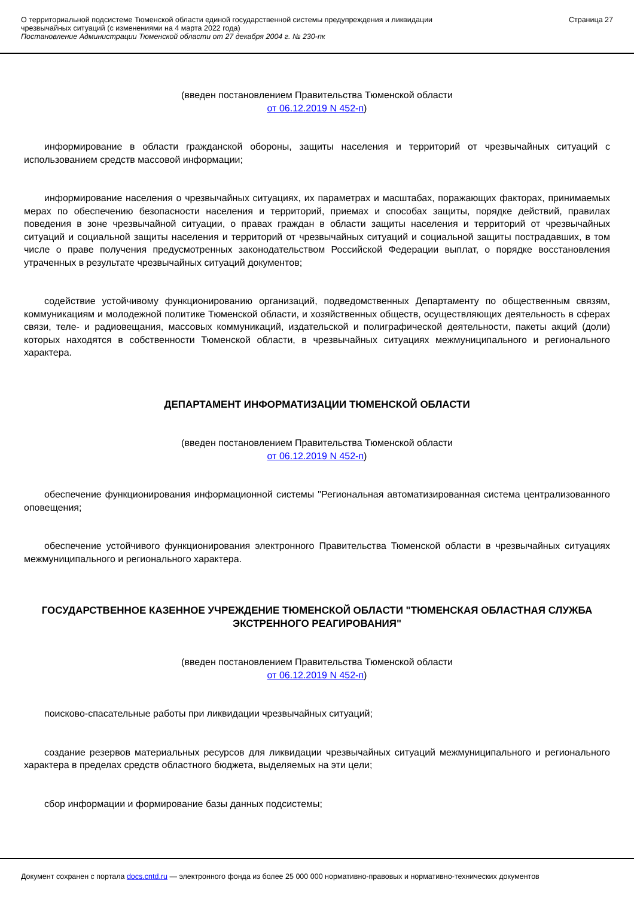О территориальной подсистеме Тюменской области единой государственной системы предупреждения и ликвидации
чрезвычайных ситуаций (с изменениями на 4 марта 2022 года)
Постановление Администрации Тюменской области от 27 декабря 2004 г. № 230-пк
Страница 27
(введен постановлением Правительства Тюменской области
от 06.12.2019 N 452-п)
информирование в области гражданской обороны, защиты населения и территорий от чрезвычайных ситуаций с использованием средств массовой информации;
информирование населения о чрезвычайных ситуациях, их параметрах и масштабах, поражающих факторах, принимаемых мерах по обеспечению безопасности населения и территорий, приемах и способах защиты, порядке действий, правилах поведения в зоне чрезвычайной ситуации, о правах граждан в области защиты населения и территорий от чрезвычайных ситуаций и социальной защиты населения и территорий от чрезвычайных ситуаций и социальной защиты пострадавших, в том числе о праве получения предусмотренных законодательством Российской Федерации выплат, о порядке восстановления утраченных в результате чрезвычайных ситуаций документов;
содействие устойчивому функционированию организаций, подведомственных Департаменту по общественным связям, коммуникациям и молодежной политике Тюменской области, и хозяйственных обществ, осуществляющих деятельность в сферах связи, теле- и радиовещания, массовых коммуникаций, издательской и полиграфической деятельности, пакеты акций (доли) которых находятся в собственности Тюменской области, в чрезвычайных ситуациях межмуниципального и регионального характера.
ДЕПАРТАМЕНТ ИНФОРМАТИЗАЦИИ ТЮМЕНСКОЙ ОБЛАСТИ
(введен постановлением Правительства Тюменской области
от 06.12.2019 N 452-п)
обеспечение функционирования информационной системы "Региональная автоматизированная система централизованного оповещения;
обеспечение устойчивого функционирования электронного Правительства Тюменской области в чрезвычайных ситуациях межмуниципального и регионального характера.
ГОСУДАРСТВЕННОЕ КАЗЕННОЕ УЧРЕЖДЕНИЕ ТЮМЕНСКОЙ ОБЛАСТИ "ТЮМЕНСКАЯ ОБЛАСТНАЯ СЛУЖБА ЭКСТРЕННОГО РЕАГИРОВАНИЯ"
(введен постановлением Правительства Тюменской области
от 06.12.2019 N 452-п)
поисково-спасательные работы при ликвидации чрезвычайных ситуаций;
создание резервов материальных ресурсов для ликвидации чрезвычайных ситуаций межмуниципального и регионального характера в пределах средств областного бюджета, выделяемых на эти цели;
сбор информации и формирование базы данных подсистемы;
Документ сохранен с портала docs.cntd.ru — электронного фонда из более 25 000 000 нормативно-правовых и нормативно-технических документов